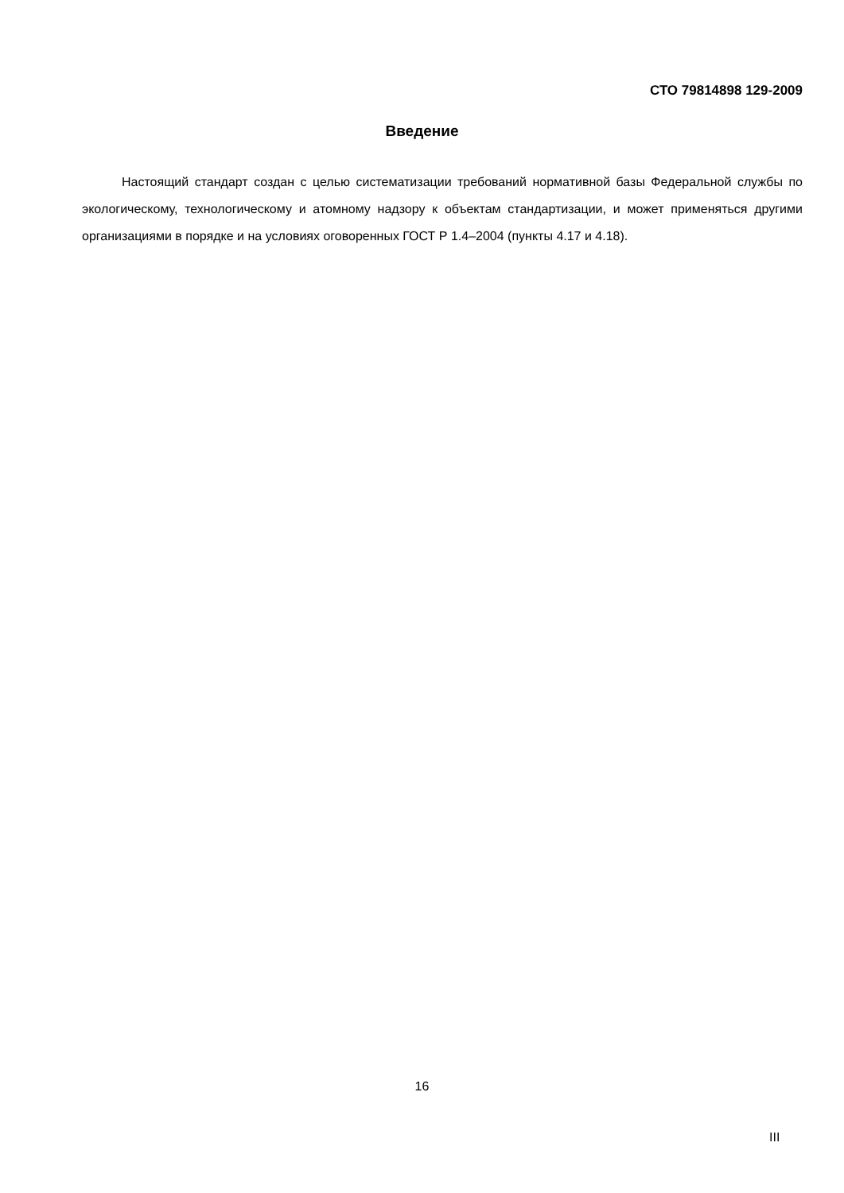СТО 79814898 129-2009
Введение
Настоящий стандарт создан с целью систематизации требований нормативной базы Федеральной службы по экологическому, технологическому и атомному надзору к объектам стандартизации, и может применяться другими организациями в порядке и на условиях оговоренных ГОСТ Р 1.4–2004 (пункты 4.17 и 4.18).
16
III